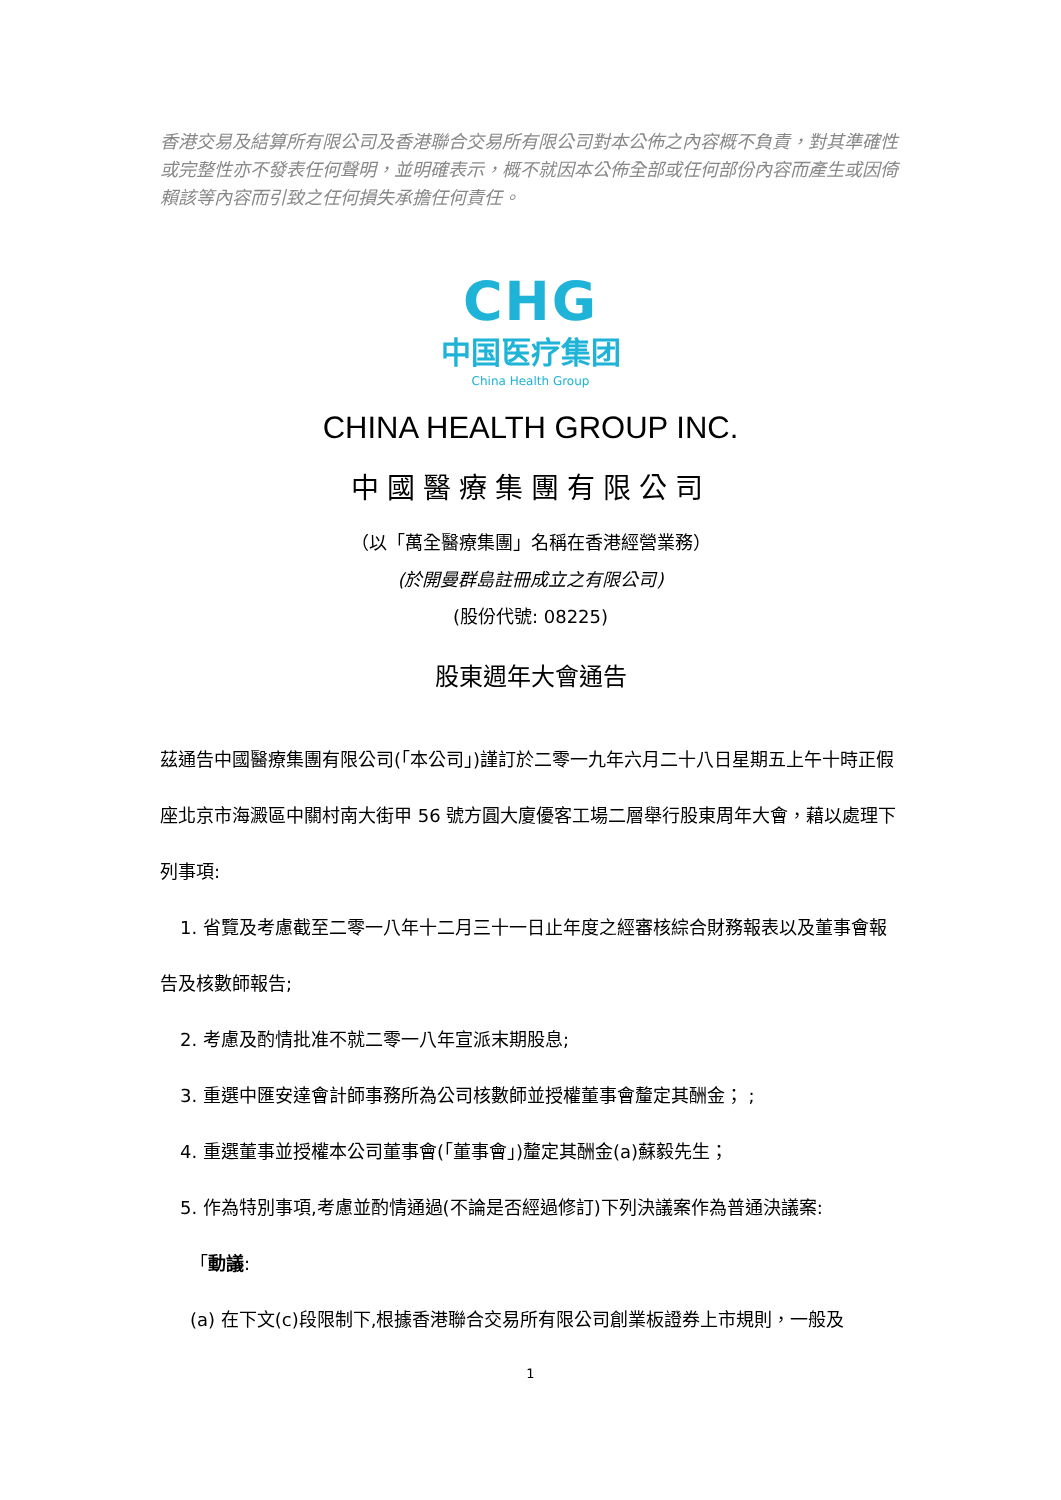香港交易及結算所有限公司及香港聯合交易所有限公司對本公佈之內容概不負責，對其準確性或完整性亦不發表任何聲明，並明確表示，概不就因本公佈全部或任何部份內容而產生或因倚賴該等內容而引致之任何損失承擔任何責任。
CHG
中国医疗集团
China Health Group
CHINA HEALTH GROUP INC.
中國醫療集團有限公司
（以「萬全醫療集團」名稱在香港經營業務）
(於開曼群島註冊成立之有限公司)
(股份代號: 08225)
股東週年大會通告
茲通告中國醫療集團有限公司(「本公司」)謹訂於二零一九年六月二十八日星期五上午十時正假座北京市海澱區中關村南大街甲 56 號方圓大廈優客工場二層舉行股東周年大會，藉以處理下列事項:
1. 省覽及考慮截至二零一八年十二月三十一日止年度之經審核綜合財務報表以及董事會報告及核數師報告;
2. 考慮及酌情批准不就二零一八年宣派末期股息;
3. 重選中匯安達會計師事務所為公司核數師並授權董事會釐定其酬金； ;
4. 重選董事並授權本公司董事會(「董事會」)釐定其酬金(a)蘇毅先生；
5. 作為特別事項,考慮並酌情通過(不論是否經過修訂)下列決議案作為普通決議案:
「動議:
(a) 在下文(c)段限制下,根據香港聯合交易所有限公司創業板證券上市規則，一般及
1